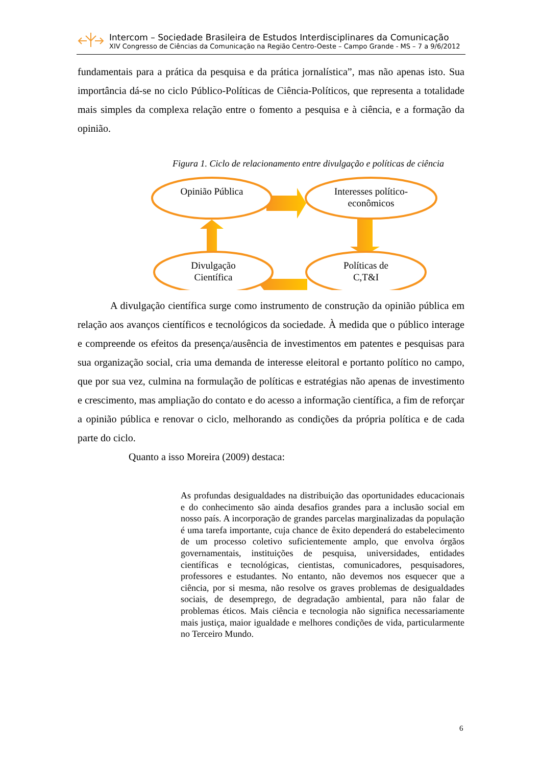Intercom – Sociedade Brasileira de Estudos Interdisciplinares da Comunicação
XIV Congresso de Ciências da Comunicação na Região Centro-Oeste – Campo Grande - MS – 7 a 9/6/2012
fundamentais para a prática da pesquisa e da prática jornalística”, mas não apenas isto. Sua importância dá-se no ciclo Público-Políticas de Ciência-Políticos, que representa a totalidade mais simples da complexa relação entre o fomento a pesquisa e à ciência, e a formação da opinião.
Figura 1. Ciclo de relacionamento entre divulgação e políticas de ciência
Opinião Pública
Interesses político-
econômicos
Divulgação
Científica
Políticas de
C,T&I
A divulgação científica surge como instrumento de construção da opinião pública em relação aos avanços científicos e tecnológicos da sociedade. À medida que o público interage e compreende os efeitos da presença/ausência de investimentos em patentes e pesquisas para sua organização social, cria uma demanda de interesse eleitoral e portanto político no campo, que por sua vez, culmina na formulação de políticas e estratégias não apenas de investimento e crescimento, mas ampliação do contato e do acesso a informação científica, a fim de reforçar a opinião pública e renovar o ciclo, melhorando as condições da própria política e de cada parte do ciclo.
Quanto a isso Moreira (2009) destaca:
As profundas desigualdades na distribuição das oportunidades educacionais e do conhecimento são ainda desafios grandes para a inclusão social em nosso país. A incorporação de grandes parcelas marginalizadas da população é uma tarefa importante, cuja chance de êxito dependerá do estabelecimento de um processo coletivo suficientemente amplo, que envolva órgãos governamentais, instituições de pesquisa, universidades, entidades científicas e tecnológicas, cientistas, comunicadores, pesquisadores, professores e estudantes. No entanto, não devemos nos esquecer que a ciência, por si mesma, não resolve os graves problemas de desigualdades sociais, de desemprego, de degradação ambiental, para não falar de problemas éticos. Mais ciência e tecnologia não significa necessariamente mais justiça, maior igualdade e melhores condições de vida, particularmente no Terceiro Mundo.
6